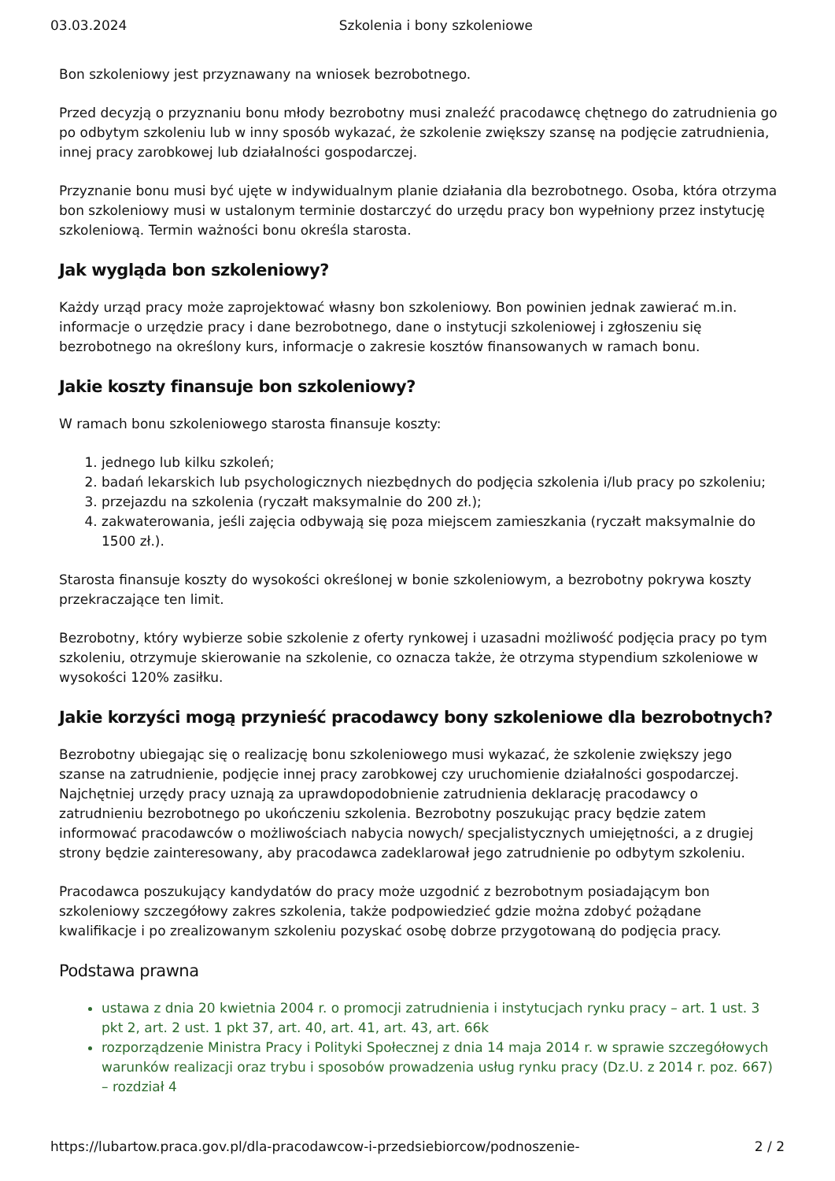03.03.2024 Szkolenia i bony szkoleniowe
Bon szkoleniowy jest przyznawany na wniosek bezrobotnego.
Przed decyzją o przyznaniu bonu młody bezrobotny musi znaleźć pracodawcę chętnego do zatrudnienia go po odbytym szkoleniu lub w inny sposób wykazać, że szkolenie zwiększy szansę na podjęcie zatrudnienia, innej pracy zarobkowej lub działalności gospodarczej.
Przyznanie bonu musi być ujęte w indywidualnym planie działania dla bezrobotnego. Osoba, która otrzyma bon szkoleniowy musi w ustalonym terminie dostarczyć do urzędu pracy bon wypełniony przez instytucję szkoleniową. Termin ważności bonu określa starosta.
Jak wygląda bon szkoleniowy?
Każdy urząd pracy może zaprojektować własny bon szkoleniowy. Bon powinien jednak zawierać m.in. informacje o urzędzie pracy i dane bezrobotnego, dane o instytucji szkoleniowej i zgłoszeniu się bezrobotnego na określony kurs, informacje o zakresie kosztów finansowanych w ramach bonu.
Jakie koszty finansuje bon szkoleniowy?
W ramach bonu szkoleniowego starosta finansuje koszty:
1. jednego lub kilku szkoleń;
2. badań lekarskich lub psychologicznych niezbędnych do podjęcia szkolenia i/lub pracy po szkoleniu;
3. przejazdu na szkolenia (ryczałt maksymalnie do 200 zł.);
4. zakwaterowania, jeśli zajęcia odbywają się poza miejscem zamieszkania (ryczałt maksymalnie do 1500 zł.).
Starosta finansuje koszty do wysokości określonej w bonie szkoleniowym, a bezrobotny pokrywa koszty przekraczające ten limit.
Bezrobotny, który wybierze sobie szkolenie z oferty rynkowej i uzasadni możliwość podjęcia pracy po tym szkoleniu, otrzymuje skierowanie na szkolenie, co oznacza także, że otrzyma stypendium szkoleniowe w wysokości 120% zasiłku.
Jakie korzyści mogą przynieść pracodawcy bony szkoleniowe dla bezrobotnych?
Bezrobotny ubiegając się o realizację bonu szkoleniowego musi wykazać, że szkolenie zwiększy jego szanse na zatrudnienie, podjęcie innej pracy zarobkowej czy uruchomienie działalności gospodarczej. Najchętniej urzędy pracy uznają za uprawdopodobnienie zatrudnienia deklarację pracodawcy o zatrudnieniu bezrobotnego po ukończeniu szkolenia. Bezrobotny poszukując pracy będzie zatem informować pracodawców o możliwościach nabycia nowych/ specjalistycznych umiejętności, a z drugiej strony będzie zainteresowany, aby pracodawca zadeklarował jego zatrudnienie po odbytym szkoleniu.
Pracodawca poszukujący kandydatów do pracy może uzgodnić z bezrobotnym posiadającym bon szkoleniowy szczegółowy zakres szkolenia, także podpowiedzieć gdzie można zdobyć pożądane kwalifikacje i po zrealizowanym szkoleniu pozyskać osobę dobrze przygotowaną do podjęcia pracy.
Podstawa prawna
ustawa z dnia 20 kwietnia 2004 r. o promocji zatrudnienia i instytucjach rynku pracy – art. 1 ust. 3 pkt 2, art. 2 ust. 1 pkt 37, art. 40, art. 41, art. 43, art. 66k
rozporządzenie Ministra Pracy i Polityki Społecznej z dnia 14 maja 2014 r. w sprawie szczegółowych warunków realizacji oraz trybu i sposobów prowadzenia usług rynku pracy (Dz.U. z 2014 r. poz. 667) – rozdział 4
https://lubartow.praca.gov.pl/dla-pracodawcow-i-przedsiebiorcow/podnoszenie- 2 / 2